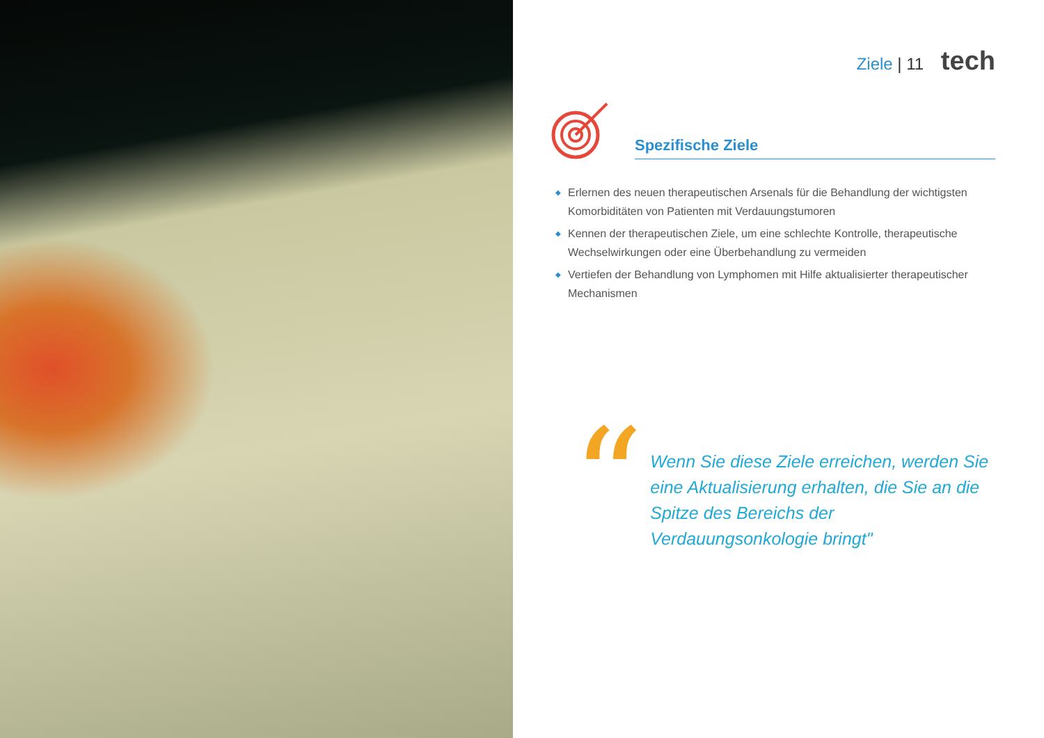Ziele | 11 tech
Spezifische Ziele
◆ Erlernen des neuen therapeutischen Arsenals für die Behandlung der wichtigsten Komorbiditäten von Patienten mit Verdauungstumoren
◆ Kennen der therapeutischen Ziele, um eine schlechte Kontrolle, therapeutische Wechselwirkungen oder eine Überbehandlung zu vermeiden
◆ Vertiefen der Behandlung von Lymphomen mit Hilfe aktualisierter therapeutischer Mechanismen
“
Wenn Sie diese Ziele erreichen, werden Sie eine Aktualisierung erhalten, die Sie an die Spitze des Bereichs der Verdauungsonkologie bringt"